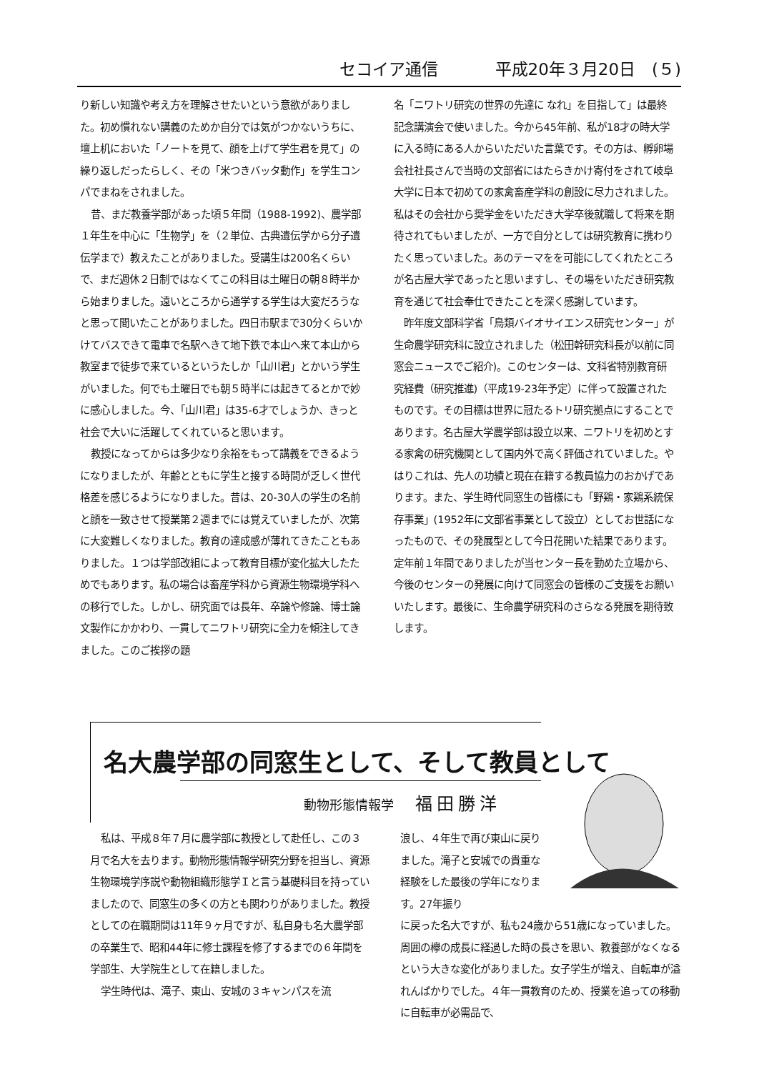セコイア通信 平成20年３月20日　(５)
り新しい知識や考え方を理解させたいという意欲がありました。初め慣れない講義のためか自分では気がつかないうちに、壇上机においた「ノートを見て、顔を上げて学生君を見て」の繰り返しだったらしく、その「米つきバッタ動作」を学生コンパでまねをされました。
昔、まだ教養学部があった頃５年間（1988-1992)、農学部１年生を中心に「生物学」を（２単位、古典遺伝学から分子遺伝学まで）教えたことがありました。受講生は200名くらいで、まだ週休２日制ではなくてこの科目は土曜日の朝８時半から始まりました。遠いところから通学する学生は大変だろうなと思って聞いたことがありました。四日市駅まで30分くらいかけてバスできて電車で名駅へきて地下鉄で本山へ来て本山から教室まで徒歩で来ているというたしか「山川君」とかいう学生がいました。何でも土曜日でも朝５時半には起きてるとかで妙に感心しました。今、「山川君」は35-6才でしょうか、きっと社会で大いに活躍してくれていると思います。
教授になってからは多少なり余裕をもって講義をできるようになりましたが、年齢とともに学生と接する時間が乏しく世代格差を感じるようになりました。昔は、20-30人の学生の名前と顔を一致させて授業第２週までには覚えていましたが、次第に大変難しくなりました。教育の達成感が薄れてきたこともありました。１つは学部改組によって教育目標が変化拡大したためでもあります。私の場合は畜産学科から資源生物環境学科への移行でした。しかし、研究面では長年、卒論や修論、博士論文製作にかかわり、一貫してニワトリ研究に全力を傾注してきました。このご挨拶の題
名「ニワトリ研究の世界の先達に なれ」を目指して」は最終記念講演会で使いました。今から45年前、私が18才の時大学に入る時にある人からいただいた言葉です。その方は、孵卵場会社社長さんで当時の文部省にはたらきかけ寄付をされて岐阜大学に日本で初めての家禽畜産学科の創設に尽力されました。私はその会社から奨学金をいただき大学卒後就職して将来を期待されてもいましたが、一方で自分としては研究教育に携わりたく思っていました。あのテーマをを可能にしてくれたところが名古屋大学であったと思いますし、その場をいただき研究教育を通じて社会奉仕できたことを深く感謝しています。
昨年度文部科学省「鳥類バイオサイエンス研究センター」が生命農学研究科に設立されました（松田幹研究科長が以前に同窓会ニュースでご紹介)。このセンターは、文科省特別教育研究経費（研究推進)（平成19-23年予定）に伴って設置されたものです。その目標は世界に冠たるトリ研究拠点にすることであります。名古屋大学農学部は設立以来、ニワトリを初めとする家禽の研究機関として国内外で高く評価されていました。やはりこれは、先人の功績と現在在籍する教員協力のおかげであります。また、学生時代同窓生の皆様にも「野鶏・家鶏系統保存事業」(1952年に文部省事業として設立）としてお世話になったもので、その発展型として今日花開いた結果であります。定年前１年間でありましたが当センター長を勤めた立場から、今後のセンターの発展に向けて同窓会の皆様のご支援をお願いいたします。最後に、生命農学研究科のさらなる発展を期待致します。
名大農学部の同窓生として、そして教員として
動物形態情報学 福田勝洋
私は、平成８年７月に農学部に教授として赴任し、この３月で名大を去ります。動物形態情報学研究分野を担当し、資源生物環境学序説や動物組織形態学Ｉと言う基礎科目を持っていましたので、同窓生の多くの方とも関わりがありました。教授としての在職期間は11年９ヶ月ですが、私自身も名大農学部の卒業生で、昭和44年に修士課程を修了するまでの６年間を学部生、大学院生として在籍しました。
学生時代は、滝子、東山、安城の３キャンパスを流
浪し、４年生で再び東山に戻りました。滝子と安城での貴重な経験をした最後の学年になります。27年振り
に戻った名大ですが、私も24歳から51歳になっていました。周囲の欅の成長に経過した時の長さを思い、教養部がなくなるという大きな変化がありました。女子学生が増え、自転車が溢れんばかりでした。４年一貫教育のため、授業を追っての移動に自転車が必需品で、